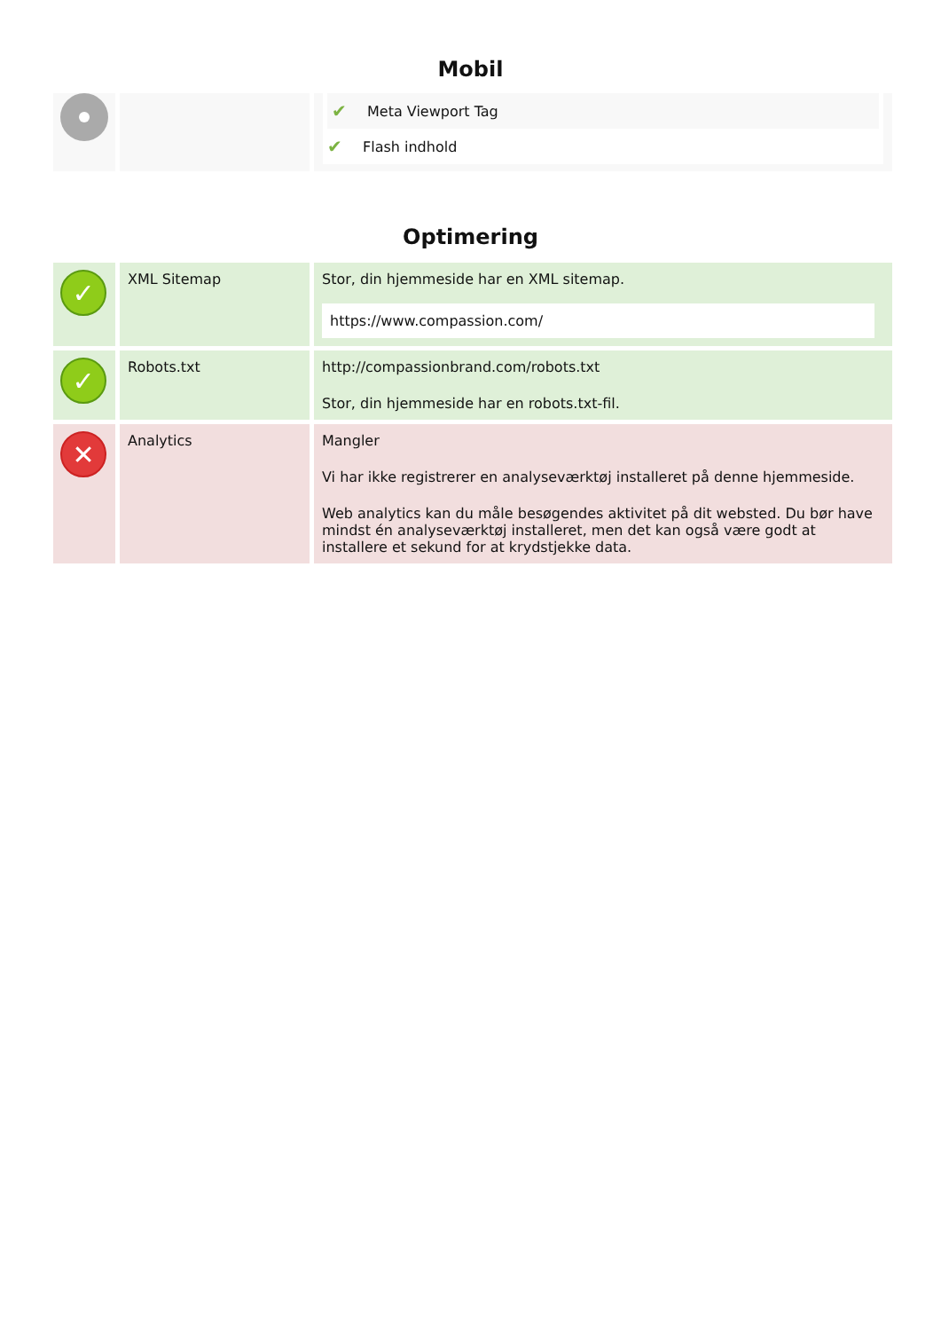Mobil
| | | ✔ Meta Viewport Tag ✔ Flash indhold |
Optimering
| ✓ | XML Sitemap | Stor, din hjemmeside har en XML sitemap. https://www.compassion.com/ |
| ✓ | Robots.txt | http://compassionbrand.com/robots.txt Stor, din hjemmeside har en robots.txt-fil. |
| ✕ | Analytics | Mangler Vi har ikke registrerer en analyseværktøj installeret på denne hjemmeside. Web analytics kan du måle besøgendes aktivitet på dit websted. Du bør have mindst én analyseværktøj installeret, men det kan også være godt at installere et sekund for at krydstjekke data. |